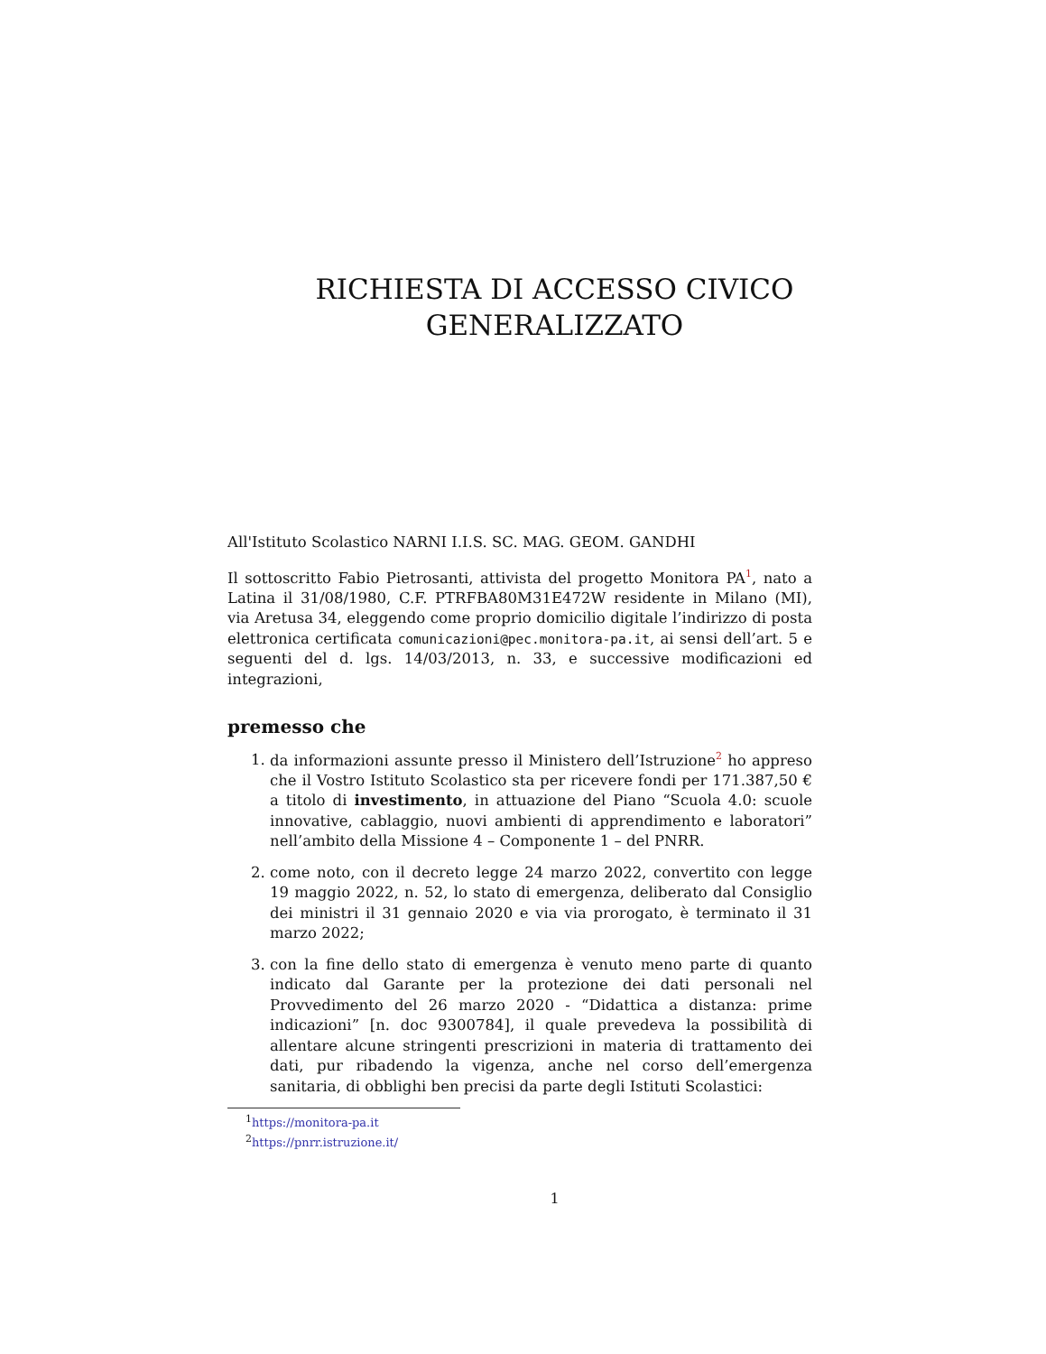RICHIESTA DI ACCESSO CIVICO
GENERALIZZATO
All'Istituto Scolastico NARNI I.I.S. SC. MAG. GEOM. GANDHI
Il sottoscritto Fabio Pietrosanti, attivista del progetto Monitora PA<sup>1</sup>, nato a Latina il 31/08/1980, C.F. PTRFBA80M31E472W residente in Milano (MI), via Aretusa 34, eleggendo come proprio domicilio digitale l’indirizzo di posta elettronica certificata comunicazioni@pec.monitora-pa.it, ai sensi dell’art. 5 e seguenti del d. lgs. 14/03/2013, n. 33, e successive modificazioni ed integrazioni,
premesso che
1. da informazioni assunte presso il Ministero dell’Istruzione<sup>2</sup> ho appreso che il Vostro Istituto Scolastico sta per ricevere fondi per 171.387,50 € a titolo di investimento, in attuazione del Piano “Scuola 4.0: scuole innovative, cablaggio, nuovi ambienti di apprendimento e laboratori” nell’ambito della Missione 4 – Componente 1 – del PNRR.
2. come noto, con il decreto legge 24 marzo 2022, convertito con legge 19 maggio 2022, n. 52, lo stato di emergenza, deliberato dal Consiglio dei ministri il 31 gennaio 2020 e via via prorogato, è terminato il 31 marzo 2022;
3. con la fine dello stato di emergenza è venuto meno parte di quanto indicato dal Garante per la protezione dei dati personali nel Provvedimento del 26 marzo 2020 - “Didattica a distanza: prime indicazioni” [n. doc 9300784], il quale prevedeva la possibilità di allentare alcune stringenti prescrizioni in materia di trattamento dei dati, pur ribadendo la vigenza, anche nel corso dell’emergenza sanitaria, di obblighi ben precisi da parte degli Istituti Scolastici:
<sup>1</sup> https://monitora-pa.it
<sup>2</sup> https://pnrr.istruzione.it/
1